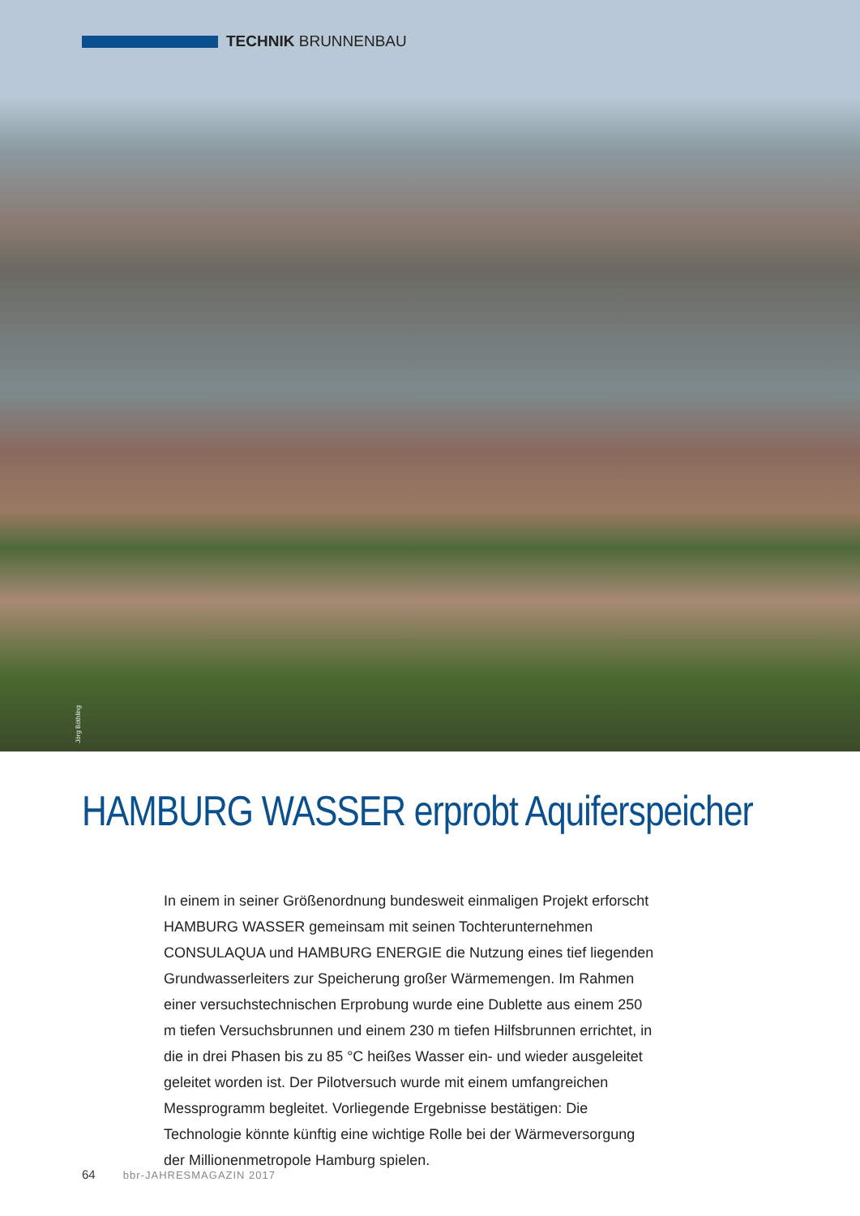TECHNIK BRUNNENBAU
Jörg Böthling
HAMBURG WASSER erprobt Aquiferspeicher
In einem in seiner Größenordnung bundesweit einmaligen Projekt erforscht HAMBURG WASSER gemeinsam mit seinen Tochterunternehmen CONSULAQUA und HAMBURG ENERGIE die Nutzung eines tief liegenden Grundwasserleiters zur Speicherung großer Wärmemengen. Im Rahmen einer versuchstechnischen Erprobung wurde eine Dublette aus einem 250 m tiefen Versuchsbrunnen und einem 230 m tiefen Hilfsbrunnen errichtet, in die in drei Phasen bis zu 85 °C heißes Wasser ein- und wieder ausgeleitet geleitet worden ist. Der Pilotversuch wurde mit einem umfangreichen Messprogramm begleitet. Vorliegende Ergebnisse bestätigen: Die Technologie könnte künftig eine wichtige Rolle bei der Wärmeversorgung der Millionenmetropole Hamburg spielen.
64 bbr-JAHRESMAGAZIN 2017